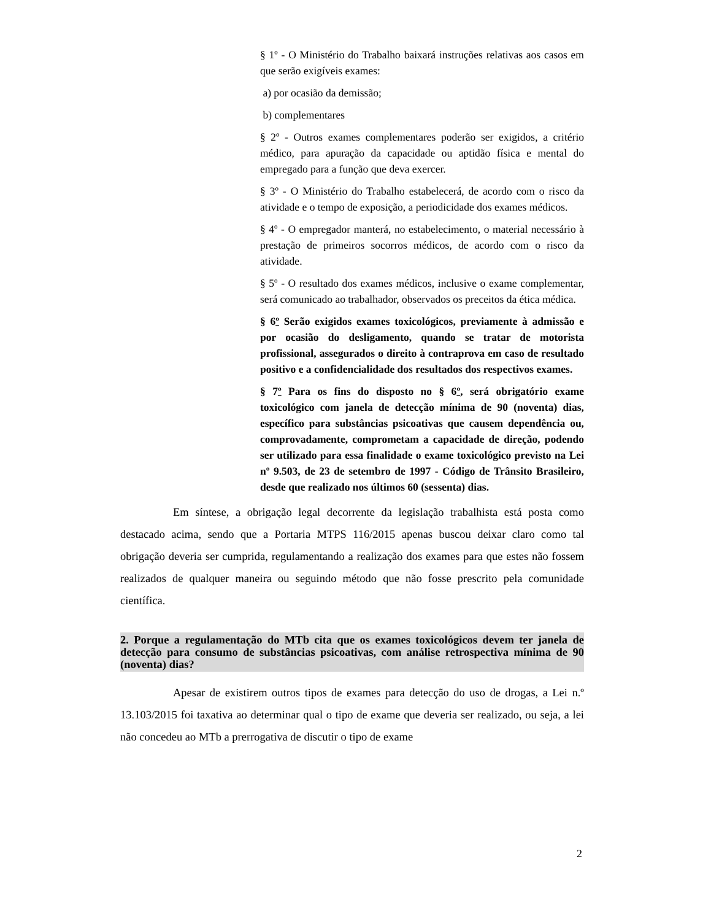§ 1º - O Ministério do Trabalho baixará instruções relativas aos casos em que serão exigíveis exames:
a) por ocasião da demissão;
b) complementares
§ 2º - Outros exames complementares poderão ser exigidos, a critério médico, para apuração da capacidade ou aptidão física e mental do empregado para a função que deva exercer.
§ 3º - O Ministério do Trabalho estabelecerá, de acordo com o risco da atividade e o tempo de exposição, a periodicidade dos exames médicos.
§ 4º - O empregador manterá, no estabelecimento, o material necessário à prestação de primeiros socorros médicos, de acordo com o risco da atividade.
§ 5º - O resultado dos exames médicos, inclusive o exame complementar, será comunicado ao trabalhador, observados os preceitos da ética médica.
§ 6º Serão exigidos exames toxicológicos, previamente à admissão e por ocasião do desligamento, quando se tratar de motorista profissional, assegurados o direito à contraprova em caso de resultado positivo e a confidencialidade dos resultados dos respectivos exames.
§ 7º Para os fins do disposto no § 6º, será obrigatório exame toxicológico com janela de detecção mínima de 90 (noventa) dias, específico para substâncias psicoativas que causem dependência ou, comprovadamente, comprometam a capacidade de direção, podendo ser utilizado para essa finalidade o exame toxicológico previsto na Lei nº 9.503, de 23 de setembro de 1997 - Código de Trânsito Brasileiro, desde que realizado nos últimos 60 (sessenta) dias.
Em síntese, a obrigação legal decorrente da legislação trabalhista está posta como destacado acima, sendo que a Portaria MTPS 116/2015 apenas buscou deixar claro como tal obrigação deveria ser cumprida, regulamentando a realização dos exames para que estes não fossem realizados de qualquer maneira ou seguindo método que não fosse prescrito pela comunidade científica.
2. Porque a regulamentação do MTb cita que os exames toxicológicos devem ter janela de detecção para consumo de substâncias psicoativas, com análise retrospectiva mínima de 90 (noventa) dias?
Apesar de existirem outros tipos de exames para detecção do uso de drogas, a Lei n.º 13.103/2015 foi taxativa ao determinar qual o tipo de exame que deveria ser realizado, ou seja, a lei não concedeu ao MTb a prerrogativa de discutir o tipo de exame
2